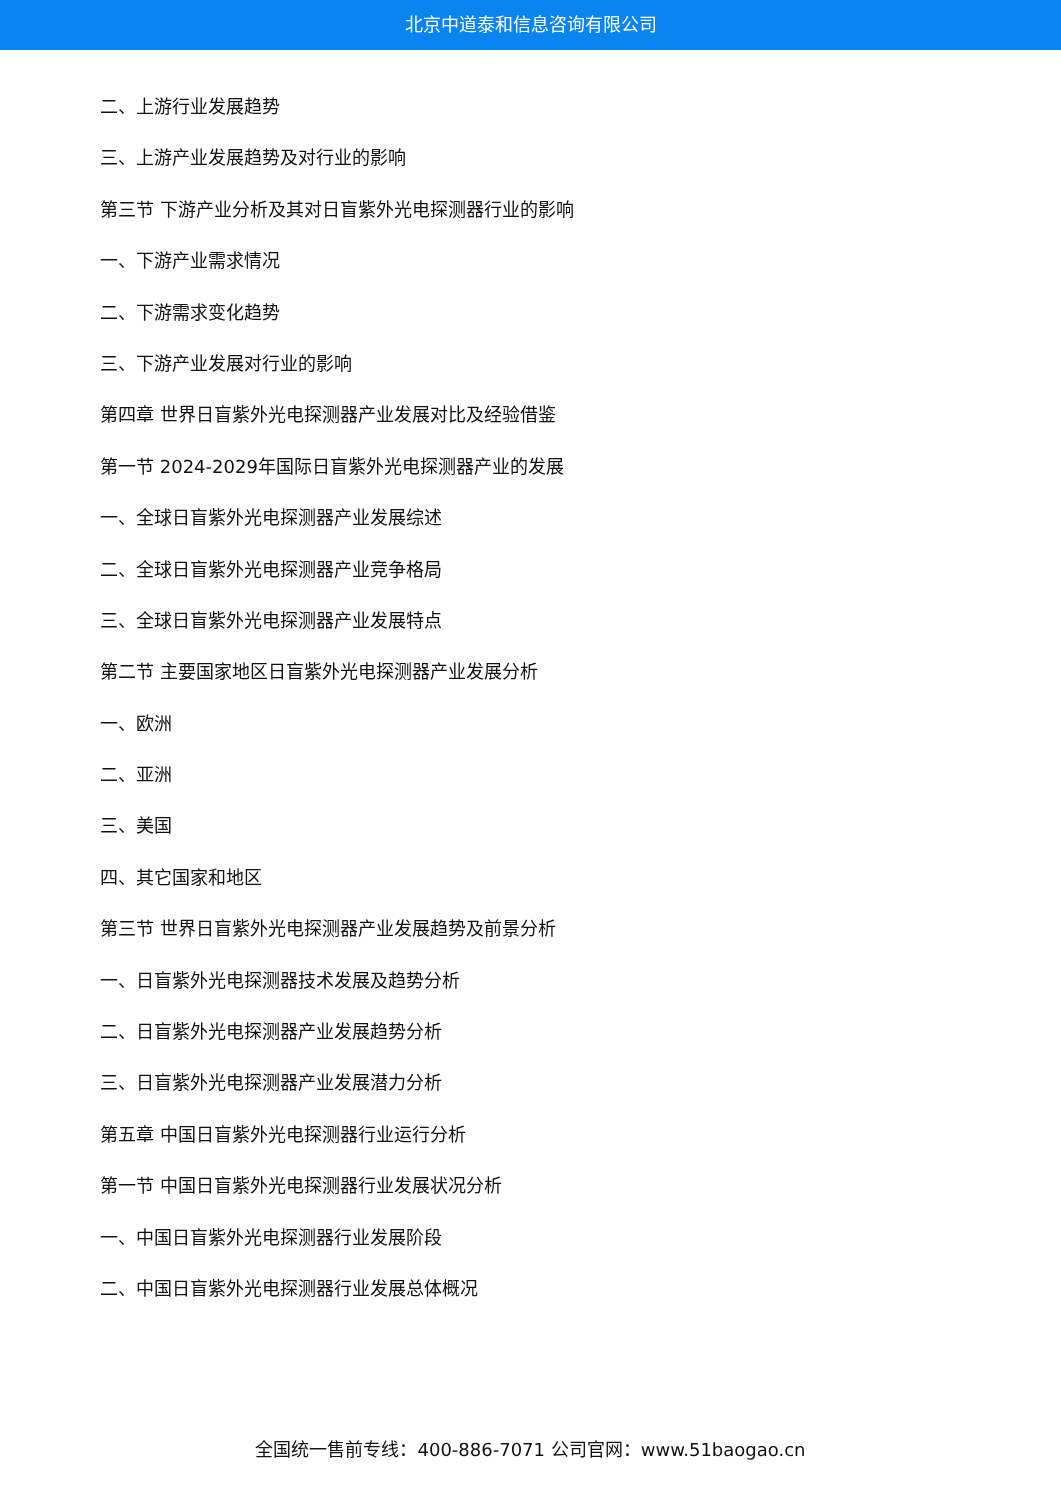北京中道泰和信息咨询有限公司
二、上游行业发展趋势
三、上游产业发展趋势及对行业的影响
第三节 下游产业分析及其对日盲紫外光电探测器行业的影响
一、下游产业需求情况
二、下游需求变化趋势
三、下游产业发展对行业的影响
第四章 世界日盲紫外光电探测器产业发展对比及经验借鉴
第一节 2024-2029年国际日盲紫外光电探测器产业的发展
一、全球日盲紫外光电探测器产业发展综述
二、全球日盲紫外光电探测器产业竞争格局
三、全球日盲紫外光电探测器产业发展特点
第二节 主要国家地区日盲紫外光电探测器产业发展分析
一、欧洲
二、亚洲
三、美国
四、其它国家和地区
第三节 世界日盲紫外光电探测器产业发展趋势及前景分析
一、日盲紫外光电探测器技术发展及趋势分析
二、日盲紫外光电探测器产业发展趋势分析
三、日盲紫外光电探测器产业发展潜力分析
第五章 中国日盲紫外光电探测器行业运行分析
第一节 中国日盲紫外光电探测器行业发展状况分析
一、中国日盲紫外光电探测器行业发展阶段
二、中国日盲紫外光电探测器行业发展总体概况
全国统一售前专线：400-886-7071 公司官网：www.51baogao.cn